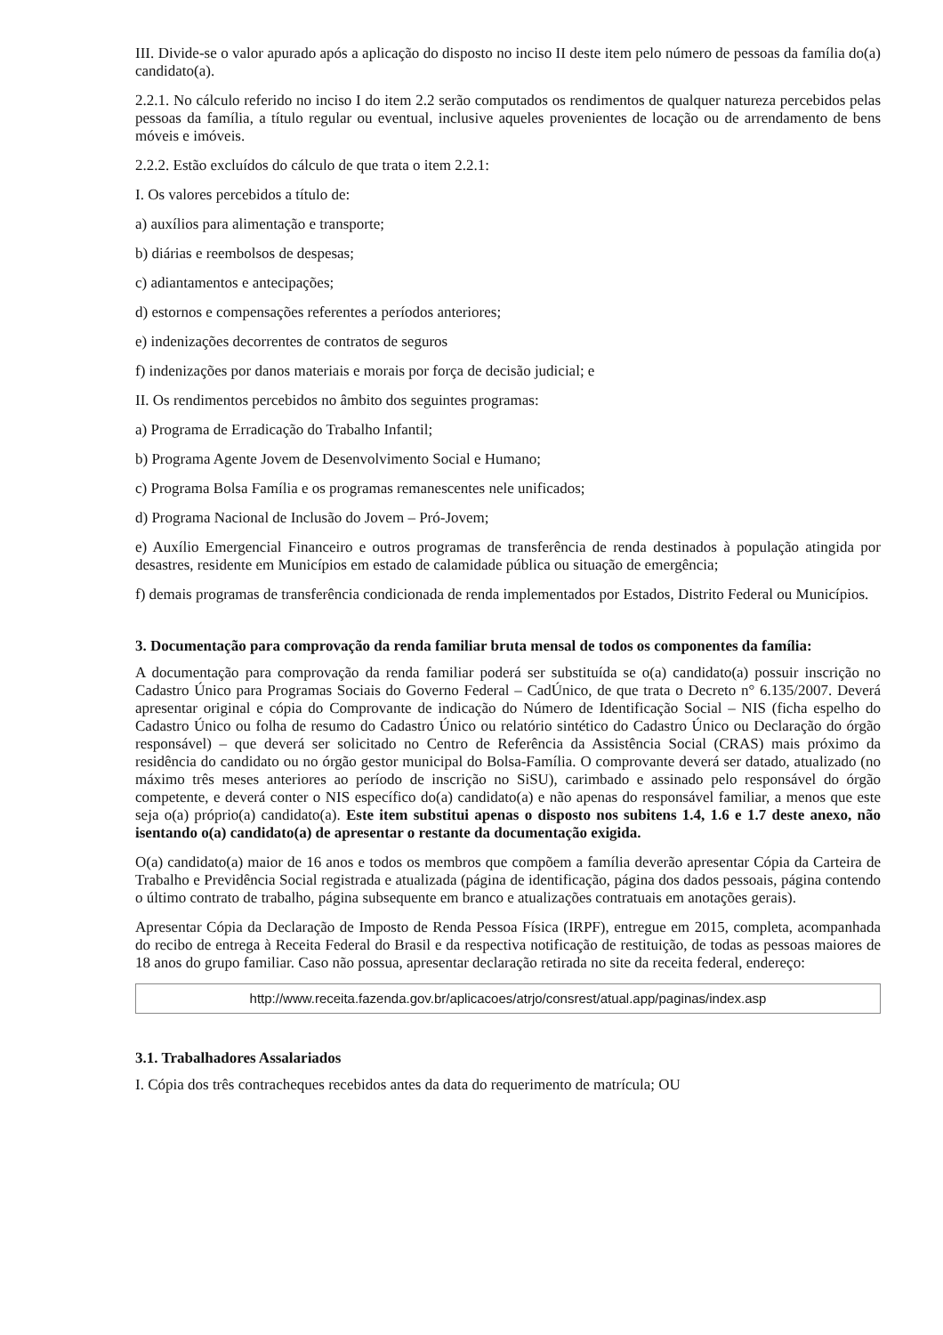III. Divide-se o valor apurado após a aplicação do disposto no inciso II deste item pelo número de pessoas da família do(a) candidato(a).
2.2.1. No cálculo referido no inciso I do item 2.2 serão computados os rendimentos de qualquer natureza percebidos pelas pessoas da família, a título regular ou eventual, inclusive aqueles provenientes de locação ou de arrendamento de bens móveis e imóveis.
2.2.2. Estão excluídos do cálculo de que trata o item 2.2.1:
I. Os valores percebidos a título de:
a) auxílios para alimentação e transporte;
b) diárias e reembolsos de despesas;
c) adiantamentos e antecipações;
d) estornos e compensações referentes a períodos anteriores;
e) indenizações decorrentes de contratos de seguros
f) indenizações por danos materiais e morais por força de decisão judicial; e
II. Os rendimentos percebidos no âmbito dos seguintes programas:
a) Programa de Erradicação do Trabalho Infantil;
b) Programa Agente Jovem de Desenvolvimento Social e Humano;
c) Programa Bolsa Família e os programas remanescentes nele unificados;
d) Programa Nacional de Inclusão do Jovem – Pró-Jovem;
e) Auxílio Emergencial Financeiro e outros programas de transferência de renda destinados à população atingida por desastres, residente em Municípios em estado de calamidade pública ou situação de emergência;
f) demais programas de transferência condicionada de renda implementados por Estados, Distrito Federal ou Municípios.
3. Documentação para comprovação da renda familiar bruta mensal de todos os componentes da família:
A documentação para comprovação da renda familiar poderá ser substituída se o(a) candidato(a) possuir inscrição no Cadastro Único para Programas Sociais do Governo Federal – CadÚnico, de que trata o Decreto n° 6.135/2007. Deverá apresentar original e cópia do Comprovante de indicação do Número de Identificação Social – NIS (ficha espelho do Cadastro Único ou folha de resumo do Cadastro Único ou relatório sintético do Cadastro Único ou Declaração do órgão responsável) – que deverá ser solicitado no Centro de Referência da Assistência Social (CRAS) mais próximo da residência do candidato ou no órgão gestor municipal do Bolsa-Família. O comprovante deverá ser datado, atualizado (no máximo três meses anteriores ao período de inscrição no SiSU), carimbado e assinado pelo responsável do órgão competente, e deverá conter o NIS específico do(a) candidato(a) e não apenas do responsável familiar, a menos que este seja o(a) próprio(a) candidato(a). Este item substitui apenas o disposto nos subitens 1.4, 1.6 e 1.7 deste anexo, não isentando o(a) candidato(a) de apresentar o restante da documentação exigida.
O(a) candidato(a) maior de 16 anos e todos os membros que compõem a família deverão apresentar Cópia da Carteira de Trabalho e Previdência Social registrada e atualizada (página de identificação, página dos dados pessoais, página contendo o último contrato de trabalho, página subsequente em branco e atualizações contratuais em anotações gerais).
Apresentar Cópia da Declaração de Imposto de Renda Pessoa Física (IRPF), entregue em 2015, completa, acompanhada do recibo de entrega à Receita Federal do Brasil e da respectiva notificação de restituição, de todas as pessoas maiores de 18 anos do grupo familiar. Caso não possua, apresentar declaração retirada no site da receita federal, endereço:
http://www.receita.fazenda.gov.br/aplicacoes/atrjo/consrest/atual.app/paginas/index.asp
3.1. Trabalhadores Assalariados
I. Cópia dos três contracheques recebidos antes da data do requerimento de matrícula; OU